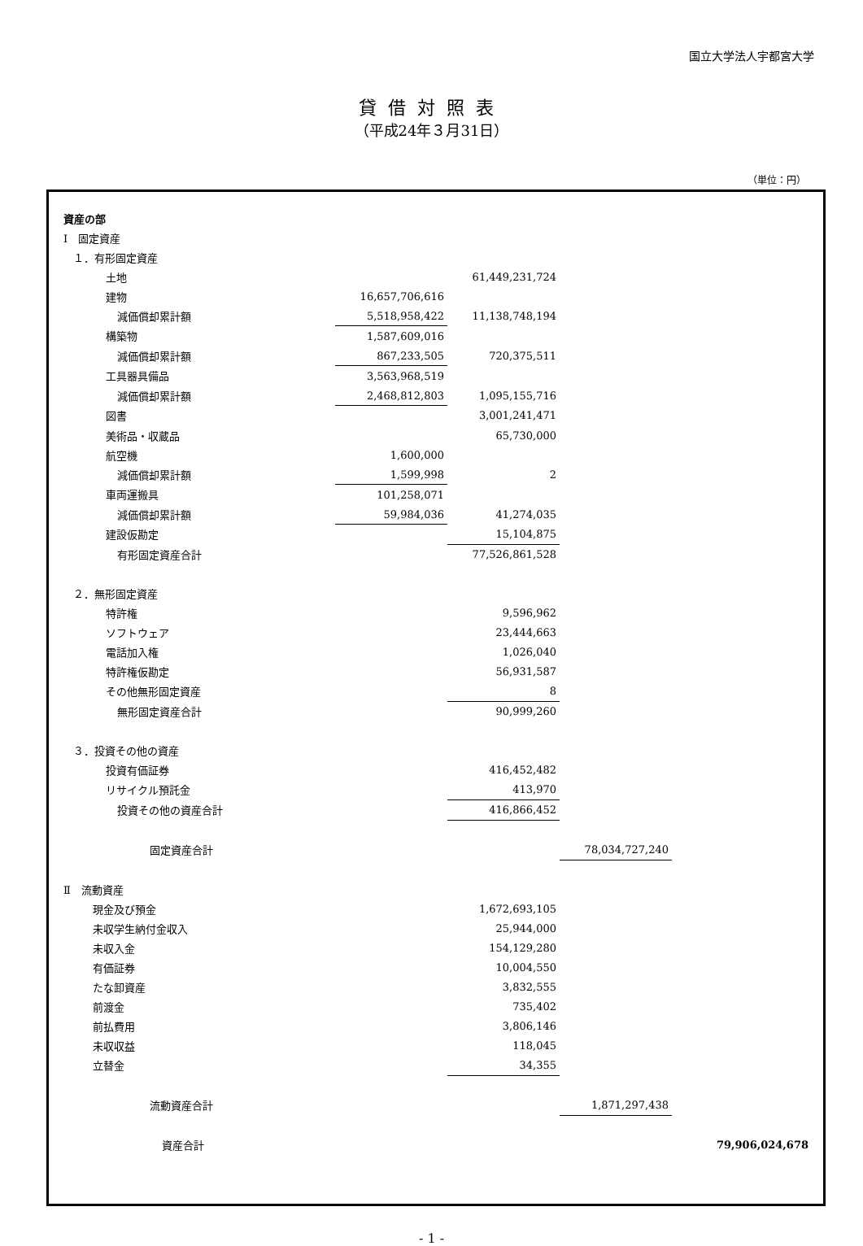国立大学法人宇都宮大学
貸借対照表
（平成24年３月31日）
（単位：円）
| 資産の部 | | | | |
| Ⅰ 固定資産 | | | | |
| １．有形固定資産 | | | | |
| 土地 | | 61,449,231,724 | | |
| 建物 | 16,657,706,616 | | | |
| 減価償却累計額 | 5,518,958,422 | 11,138,748,194 | | |
| 構築物 | 1,587,609,016 | | | |
| 減価償却累計額 | 867,233,505 | 720,375,511 | | |
| 工具器具備品 | 3,563,968,519 | | | |
| 減価償却累計額 | 2,468,812,803 | 1,095,155,716 | | |
| 図書 | | 3,001,241,471 | | |
| 美術品・収蔵品 | | 65,730,000 | | |
| 航空機 | 1,600,000 | | | |
| 減価償却累計額 | 1,599,998 | 2 | | |
| 車両運搬具 | 101,258,071 | | | |
| 減価償却累計額 | 59,984,036 | 41,274,035 | | |
| 建設仮勘定 | | 15,104,875 | | |
| 有形固定資産合計 | | 77,526,861,528 | | |
| ２．無形固定資産 | | | | |
| 特許権 | | 9,596,962 | | |
| ソフトウェア | | 23,444,663 | | |
| 電話加入権 | | 1,026,040 | | |
| 特許権仮勘定 | | 56,931,587 | | |
| その他無形固定資産 | | 8 | | |
| 無形固定資産合計 | | 90,999,260 | | |
| ３．投資その他の資産 | | | | |
| 投資有価証券 | | 416,452,482 | | |
| リサイクル預託金 | | 413,970 | | |
| 投資その他の資産合計 | | 416,866,452 | | |
| 固定資産合計 | | | 78,034,727,240 | |
| Ⅱ 流動資産 | | | | |
| 現金及び預金 | | 1,672,693,105 | | |
| 未収学生納付金収入 | | 25,944,000 | | |
| 未収入金 | | 154,129,280 | | |
| 有価証券 | | 10,004,550 | | |
| たな卸資産 | | 3,832,555 | | |
| 前渡金 | | 735,402 | | |
| 前払費用 | | 3,806,146 | | |
| 未収収益 | | 118,045 | | |
| 立替金 | | 34,355 | | |
| 流動資産合計 | | | 1,871,297,438 | |
| 資産合計 | | | | 79,906,024,678 |
- 1 -